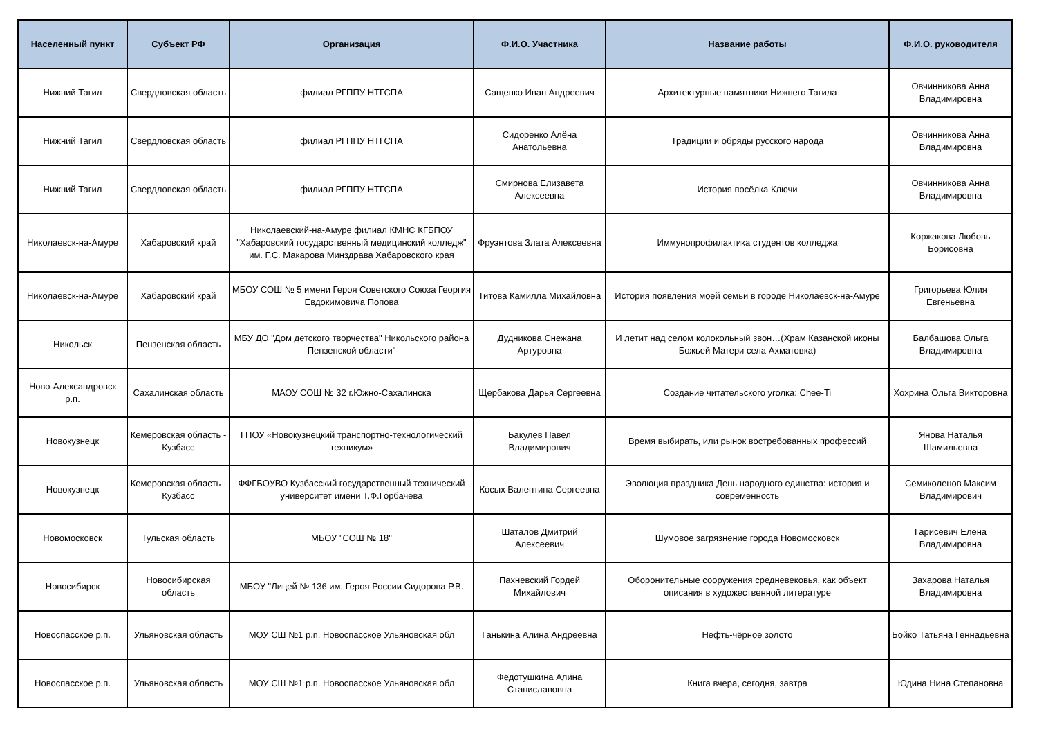| Населенный пункт | Субъект РФ | Организация | Ф.И.О. Участника | Название работы | Ф.И.О. руководителя |
| --- | --- | --- | --- | --- | --- |
| Нижний Тагил | Свердловская область | филиал РГППУ НТГСПА | Сащенко Иван Андреевич | Архитектурные памятники Нижнего Тагила | Овчинникова Анна Владимировна |
| Нижний Тагил | Свердловская область | филиал РГППУ НТГСПА | Сидоренко Алёна Анатольевна | Традиции и обряды русского народа | Овчинникова Анна Владимировна |
| Нижний Тагил | Свердловская область | филиал РГППУ НТГСПА | Смирнова Елизавета Алексеевна | История посёлка Ключи | Овчинникова Анна Владимировна |
| Николаевск-на-Амуре | Хабаровский край | Николаевский-на-Амуре филиал КМНС КГБПОУ "Хабаровский государственный медицинский колледж" им. Г.С. Макарова Минздрава Хабаровского края | Фруэнтова Злата Алексеевна | Иммунопрофилактика студентов колледжа | Коржакова Любовь Борисовна |
| Николаевск-на-Амуре | Хабаровский край | МБОУ СОШ № 5 имени Героя Советского Союза Георгия Евдокимовича Попова | Титова Камилла Михайловна | История появления моей семьи в городе Николаевск-на-Амуре | Григорьева Юлия Евгеньевна |
| Никольск | Пензенская область | МБУ ДО "Дом детского творчества" Никольского района Пензенской области" | Дудникова Снежана Артуровна | И летит над селом колокольный звон…(Храм Казанской иконы Божьей Матери села Ахматовка) | Балбашова Ольга Владимировна |
| Ново-Александровск р.п. | Сахалинская область | МАОУ СОШ № 32 г.Южно-Сахалинска | Щербакова Дарья Сергеевна | Создание читательского уголка: Chee-Ti | Хохрина Ольга Викторовна |
| Новокузнецк | Кемеровская область - Кузбасс | ГПОУ «Новокузнецкий транспортно-технологический техникум» | Бакулев Павел Владимирович | Время выбирать, или рынок востребованных профессий | Янова Наталья Шамильевна |
| Новокузнецк | Кемеровская область - Кузбасс | ФФГБОУВО Кузбасский государственный технический университет имени Т.Ф.Горбачева | Косых Валентина Сергеевна | Эволюция праздника День народного единства: история и современность | Семиколенов Максим Владимирович |
| Новомосковск | Тульская область | МБОУ "СОШ № 18" | Шаталов Дмитрий Алексеевич | Шумовое загрязнение города Новомосковск | Гарисевич Елена Владимировна |
| Новосибирск | Новосибирская область | МБОУ "Лицей № 136 им. Героя России Сидорова Р.В. | Пахневский Гордей Михайлович | Оборонительные сооружения средневековья, как объект описания в художественной литературе | Захарова Наталья Владимировна |
| Новоспасское р.п. | Ульяновская область | МОУ СШ №1 р.п. Новоспасское Ульяновская обл | Ганькина Алина Андреевна | Нефть-чёрное золото | Бойко Татьяна Геннадьевна |
| Новоспасское р.п. | Ульяновская область | МОУ СШ №1 р.п. Новоспасское Ульяновская обл | Федотушкина Алина Станиславовна | Книга вчера, сегодня, завтра | Юдина Нина Степановна |